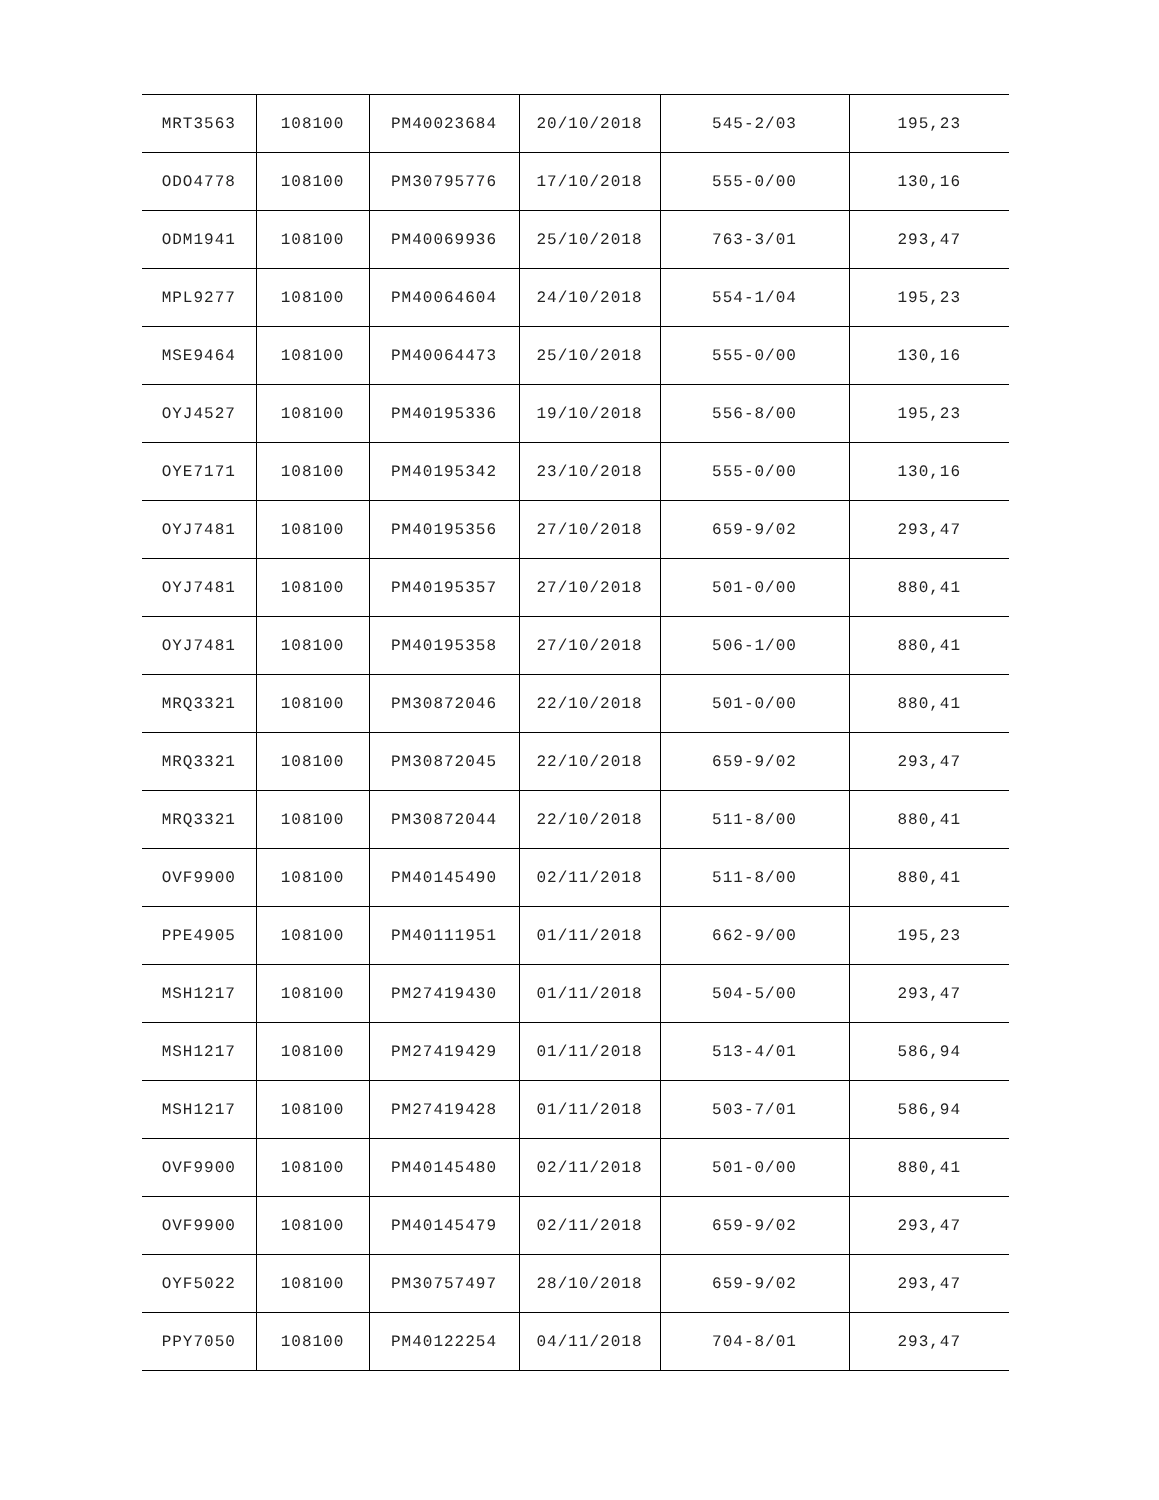| MRT3563 | 108100 | PM40023684 | 20/10/2018 | 545-2/03 | 195,23 |
| ODO4778 | 108100 | PM30795776 | 17/10/2018 | 555-0/00 | 130,16 |
| ODM1941 | 108100 | PM40069936 | 25/10/2018 | 763-3/01 | 293,47 |
| MPL9277 | 108100 | PM40064604 | 24/10/2018 | 554-1/04 | 195,23 |
| MSE9464 | 108100 | PM40064473 | 25/10/2018 | 555-0/00 | 130,16 |
| OYJ4527 | 108100 | PM40195336 | 19/10/2018 | 556-8/00 | 195,23 |
| OYE7171 | 108100 | PM40195342 | 23/10/2018 | 555-0/00 | 130,16 |
| OYJ7481 | 108100 | PM40195356 | 27/10/2018 | 659-9/02 | 293,47 |
| OYJ7481 | 108100 | PM40195357 | 27/10/2018 | 501-0/00 | 880,41 |
| OYJ7481 | 108100 | PM40195358 | 27/10/2018 | 506-1/00 | 880,41 |
| MRQ3321 | 108100 | PM30872046 | 22/10/2018 | 501-0/00 | 880,41 |
| MRQ3321 | 108100 | PM30872045 | 22/10/2018 | 659-9/02 | 293,47 |
| MRQ3321 | 108100 | PM30872044 | 22/10/2018 | 511-8/00 | 880,41 |
| OVF9900 | 108100 | PM40145490 | 02/11/2018 | 511-8/00 | 880,41 |
| PPE4905 | 108100 | PM40111951 | 01/11/2018 | 662-9/00 | 195,23 |
| MSH1217 | 108100 | PM27419430 | 01/11/2018 | 504-5/00 | 293,47 |
| MSH1217 | 108100 | PM27419429 | 01/11/2018 | 513-4/01 | 586,94 |
| MSH1217 | 108100 | PM27419428 | 01/11/2018 | 503-7/01 | 586,94 |
| OVF9900 | 108100 | PM40145480 | 02/11/2018 | 501-0/00 | 880,41 |
| OVF9900 | 108100 | PM40145479 | 02/11/2018 | 659-9/02 | 293,47 |
| OYF5022 | 108100 | PM30757497 | 28/10/2018 | 659-9/02 | 293,47 |
| PPY7050 | 108100 | PM40122254 | 04/11/2018 | 704-8/01 | 293,47 |